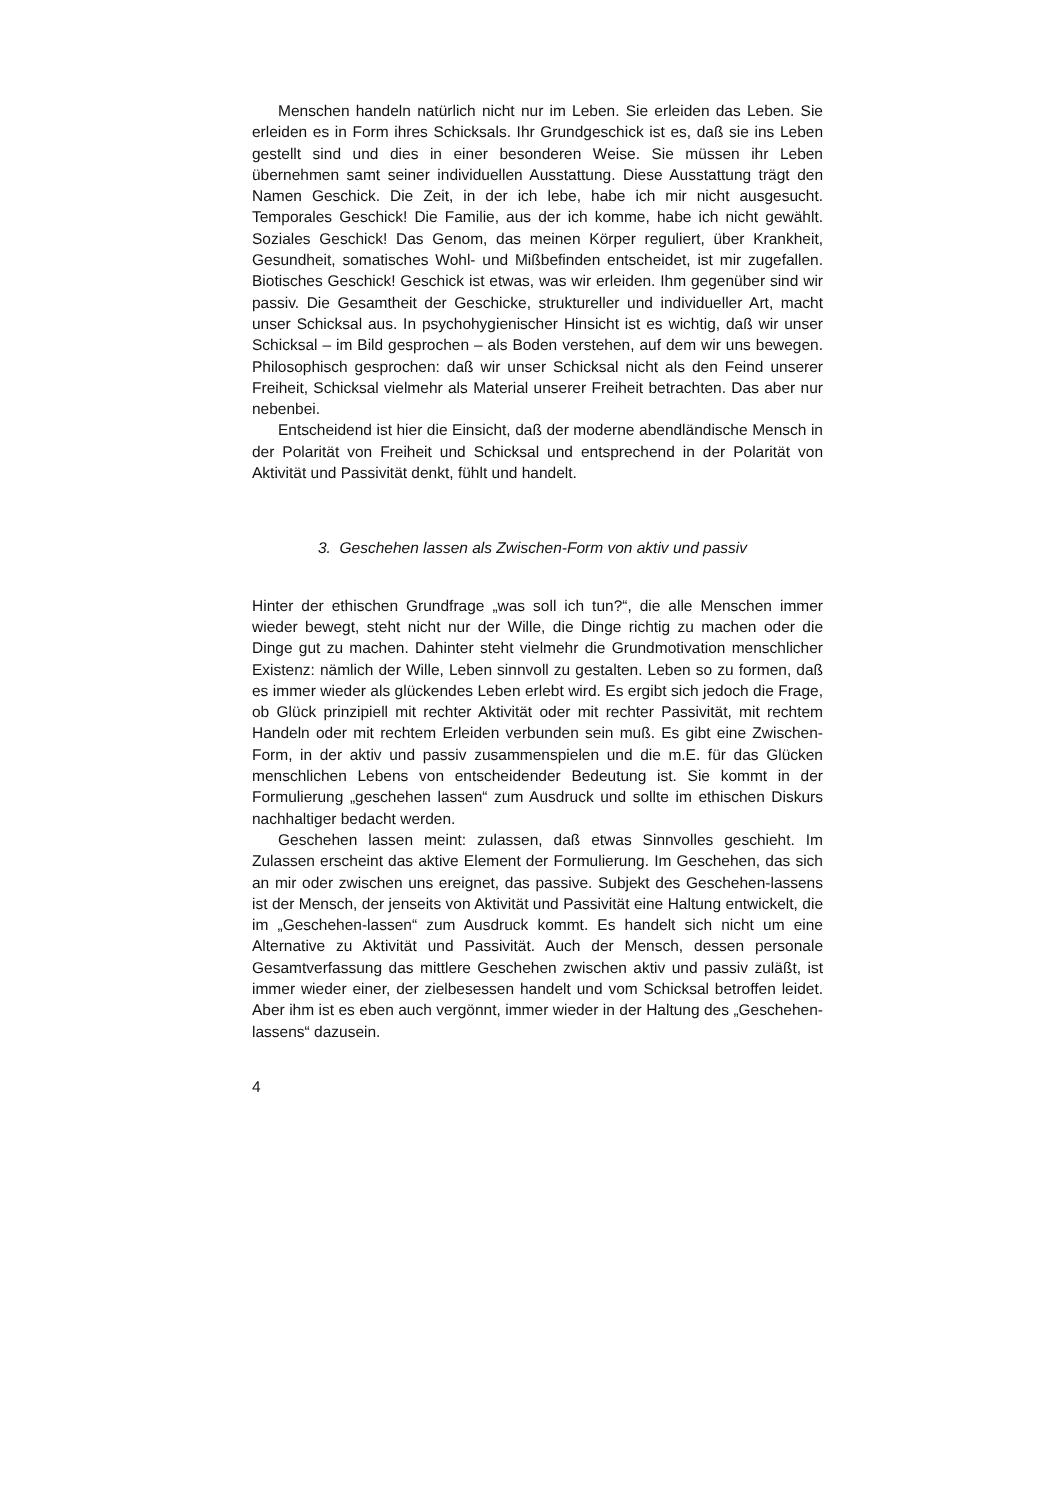Menschen handeln natürlich nicht nur im Leben. Sie erleiden das Leben. Sie erleiden es in Form ihres Schicksals. Ihr Grundgeschick ist es, daß sie ins Leben gestellt sind und dies in einer besonderen Weise. Sie müssen ihr Leben übernehmen samt seiner individuellen Ausstattung. Diese Ausstattung trägt den Namen Geschick. Die Zeit, in der ich lebe, habe ich mir nicht ausgesucht. Temporales Geschick! Die Familie, aus der ich komme, habe ich nicht gewählt. Soziales Geschick! Das Genom, das meinen Körper reguliert, über Krankheit, Gesundheit, somatisches Wohl- und Mißbefinden entscheidet, ist mir zugefallen. Biotisches Geschick! Geschick ist etwas, was wir erleiden. Ihm gegenüber sind wir passiv. Die Gesamtheit der Geschicke, struktureller und individueller Art, macht unser Schicksal aus. In psychohygienischer Hinsicht ist es wichtig, daß wir unser Schicksal – im Bild gesprochen – als Boden verstehen, auf dem wir uns bewegen. Philosophisch gesprochen: daß wir unser Schicksal nicht als den Feind unserer Freiheit, Schicksal vielmehr als Material unserer Freiheit betrachten. Das aber nur nebenbei.
Entscheidend ist hier die Einsicht, daß der moderne abendländische Mensch in der Polarität von Freiheit und Schicksal und entsprechend in der Polarität von Aktivität und Passivität denkt, fühlt und handelt.
3. Geschehen lassen als Zwischen-Form von aktiv und passiv
Hinter der ethischen Grundfrage „was soll ich tun?“, die alle Menschen immer wieder bewegt, steht nicht nur der Wille, die Dinge richtig zu machen oder die Dinge gut zu machen. Dahinter steht vielmehr die Grundmotivation menschlicher Existenz: nämlich der Wille, Leben sinnvoll zu gestalten. Leben so zu formen, daß es immer wieder als glückendes Leben erlebt wird. Es ergibt sich jedoch die Frage, ob Glück prinzipiell mit rechter Aktivität oder mit rechter Passivität, mit rechtem Handeln oder mit rechtem Erleiden verbunden sein muß. Es gibt eine Zwischen-Form, in der aktiv und passiv zusammenspielen und die m.E. für das Glücken menschlichen Lebens von entscheidender Bedeutung ist. Sie kommt in der Formulierung „geschehen lassen“ zum Ausdruck und sollte im ethischen Diskurs nachhaltiger bedacht werden.
Geschehen lassen meint: zulassen, daß etwas Sinnvolles geschieht. Im Zulassen erscheint das aktive Element der Formulierung. Im Geschehen, das sich an mir oder zwischen uns ereignet, das passive. Subjekt des Geschehen-lassens ist der Mensch, der jenseits von Aktivität und Passivität eine Haltung entwickelt, die im „Geschehen-lassen“ zum Ausdruck kommt. Es handelt sich nicht um eine Alternative zu Aktivität und Passivität. Auch der Mensch, dessen personale Gesamtverfassung das mittlere Geschehen zwischen aktiv und passiv zuläßt, ist immer wieder einer, der zielbesessen handelt und vom Schicksal betroffen leidet. Aber ihm ist es eben auch vergönnt, immer wieder in der Haltung des „Geschehen-lassens“ dazusein.
4